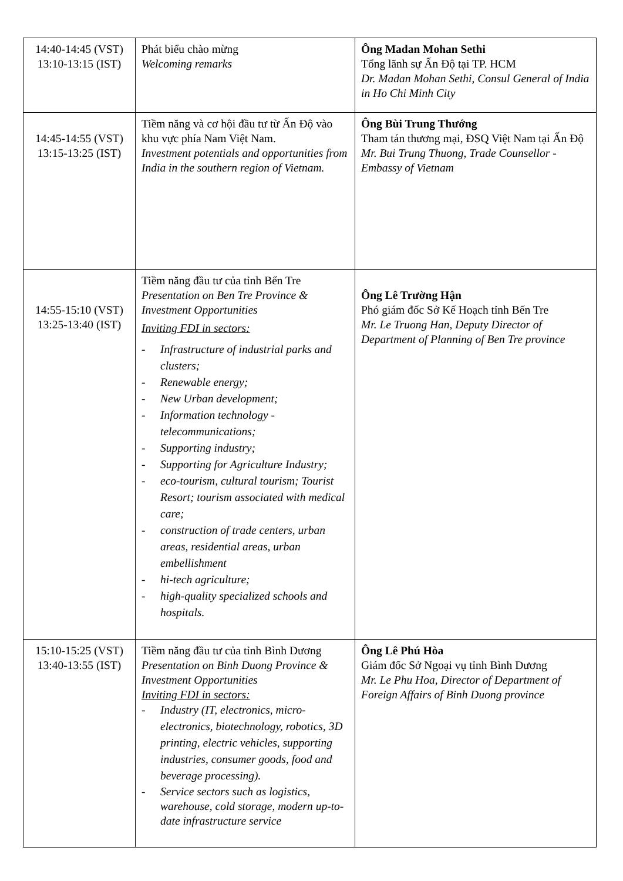| 14:40-14:45 (VST) 13:10-13:15 (IST) | Phát biểu chào mừng Welcoming remarks | Ông Madan Mohan Sethi Tổng lãnh sự Ấn Độ tại TP. HCM Dr. Madan Mohan Sethi, Consul General of India in Ho Chi Minh City |
| 14:45-14:55 (VST) 13:15-13:25 (IST) | Tiềm năng và cơ hội đầu tư từ Ấn Độ vào khu vực phía Nam Việt Nam. Investment potentials and opportunities from India in the southern region of Vietnam. | Ông Bùi Trung Thướng Tham tán thương mại, ĐSQ Việt Nam tại Ấn Độ Mr. Bui Trung Thuong, Trade Counsellor - Embassy of Vietnam |
| 14:55-15:10 (VST) 13:25-13:40 (IST) | Tiềm năng đầu tư của tỉnh Bến Tre Presentation on Ben Tre Province & Investment Opportunities Inviting FDI in sectors: - Infrastructure of industrial parks and clusters; - Renewable energy; - New Urban development; - Information technology - telecommunications; - Supporting industry; - Supporting for Agriculture Industry; - eco-tourism, cultural tourism; Tourist Resort; tourism associated with medical care; - construction of trade centers, urban areas, residential areas, urban embellishment - hi-tech agriculture; - high-quality specialized schools and hospitals. | Ông Lê Trường Hận Phó giám đốc Sở Kế Hoạch tỉnh Bến Tre Mr. Le Truong Han, Deputy Director of Department of Planning of Ben Tre province |
| 15:10-15:25 (VST) 13:40-13:55 (IST) | Tiềm năng đầu tư của tỉnh Bình Dương Presentation on Binh Duong Province & Investment Opportunities Inviting FDI in sectors: - Industry (IT, electronics, micro-electronics, biotechnology, robotics, 3D printing, electric vehicles, supporting industries, consumer goods, food and beverage processing). - Service sectors such as logistics, warehouse, cold storage, modern up-to-date infrastructure service | Ông Lê Phú Hòa Giám đốc Sở Ngoại vụ tỉnh Bình Dương Mr. Le Phu Hoa, Director of Department of Foreign Affairs of Binh Duong province |